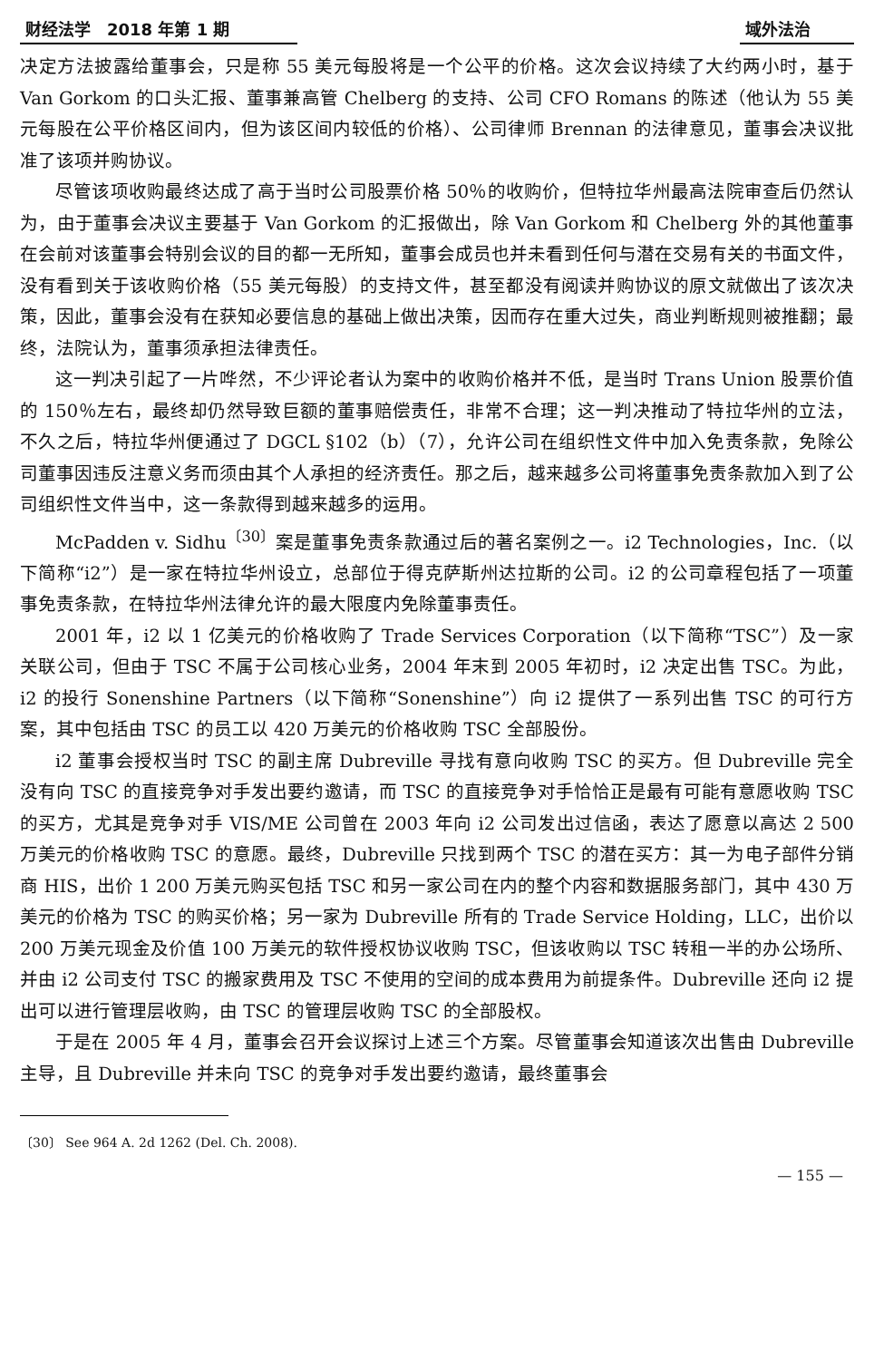财经法学　2018 年第 1 期 域外法治
决定方法披露给董事会，只是称 55 美元每股将是一个公平的价格。这次会议持续了大约两小时，基于 Van Gorkom 的口头汇报、董事兼高管 Chelberg 的支持、公司 CFO Romans 的陈述（他认为 55 美元每股在公平价格区间内，但为该区间内较低的价格）、公司律师 Brennan 的法律意见，董事会决议批准了该项并购协议。
尽管该项收购最终达成了高于当时公司股票价格 50％的收购价，但特拉华州最高法院审查后仍然认为，由于董事会决议主要基于 Van Gorkom 的汇报做出，除 Van Gorkom 和 Chelberg 外的其他董事在会前对该董事会特别会议的目的都一无所知，董事会成员也并未看到任何与潜在交易有关的书面文件，没有看到关于该收购价格（55 美元每股）的支持文件，甚至都没有阅读并购协议的原文就做出了该次决策，因此，董事会没有在获知必要信息的基础上做出决策，因而存在重大过失，商业判断规则被推翻；最终，法院认为，董事须承担法律责任。
这一判决引起了一片哗然，不少评论者认为案中的收购价格并不低，是当时 Trans Union 股票价值的 150％左右，最终却仍然导致巨额的董事赔偿责任，非常不合理；这一判决推动了特拉华州的立法，不久之后，特拉华州便通过了 DGCL §102（b）（7），允许公司在组织性文件中加入免责条款，免除公司董事因违反注意义务而须由其个人承担的经济责任。那之后，越来越多公司将董事免责条款加入到了公司组织性文件当中，这一条款得到越来越多的运用。
McPadden v. Sidhu<sup>〔30〕</sup>案是董事免责条款通过后的著名案例之一。i2 Technologies，Inc.（以下简称“i2”）是一家在特拉华州设立，总部位于得克萨斯州达拉斯的公司。i2 的公司章程包括了一项董事免责条款，在特拉华州法律允许的最大限度内免除董事责任。
2001 年，i2 以 1 亿美元的价格收购了 Trade Services Corporation（以下简称“TSC”）及一家关联公司，但由于 TSC 不属于公司核心业务，2004 年末到 2005 年初时，i2 决定出售 TSC。为此，i2 的投行 Sonenshine Partners（以下简称“Sonenshine”）向 i2 提供了一系列出售 TSC 的可行方案，其中包括由 TSC 的员工以 420 万美元的价格收购 TSC 全部股份。
i2 董事会授权当时 TSC 的副主席 Dubreville 寻找有意向收购 TSC 的买方。但 Dubreville 完全没有向 TSC 的直接竞争对手发出要约邀请，而 TSC 的直接竞争对手恰恰正是最有可能有意愿收购 TSC 的买方，尤其是竞争对手 VIS/ME 公司曾在 2003 年向 i2 公司发出过信函，表达了愿意以高达 2 500 万美元的价格收购 TSC 的意愿。最终，Dubreville 只找到两个 TSC 的潜在买方：其一为电子部件分销商 HIS，出价 1 200 万美元购买包括 TSC 和另一家公司在内的整个内容和数据服务部门，其中 430 万美元的价格为 TSC 的购买价格；另一家为 Dubreville 所有的 Trade Service Holding，LLC，出价以 200 万美元现金及价值 100 万美元的软件授权协议收购 TSC，但该收购以 TSC 转租一半的办公场所、并由 i2 公司支付 TSC 的搬家费用及 TSC 不使用的空间的成本费用为前提条件。Dubreville 还向 i2 提出可以进行管理层收购，由 TSC 的管理层收购 TSC 的全部股权。
于是在 2005 年 4 月，董事会召开会议探讨上述三个方案。尽管董事会知道该次出售由 Dubreville 主导，且 Dubreville 并未向 TSC 的竞争对手发出要约邀请，最终董事会
〔30〕 See 964 A. 2d 1262 (Del. Ch. 2008).
— 155 —